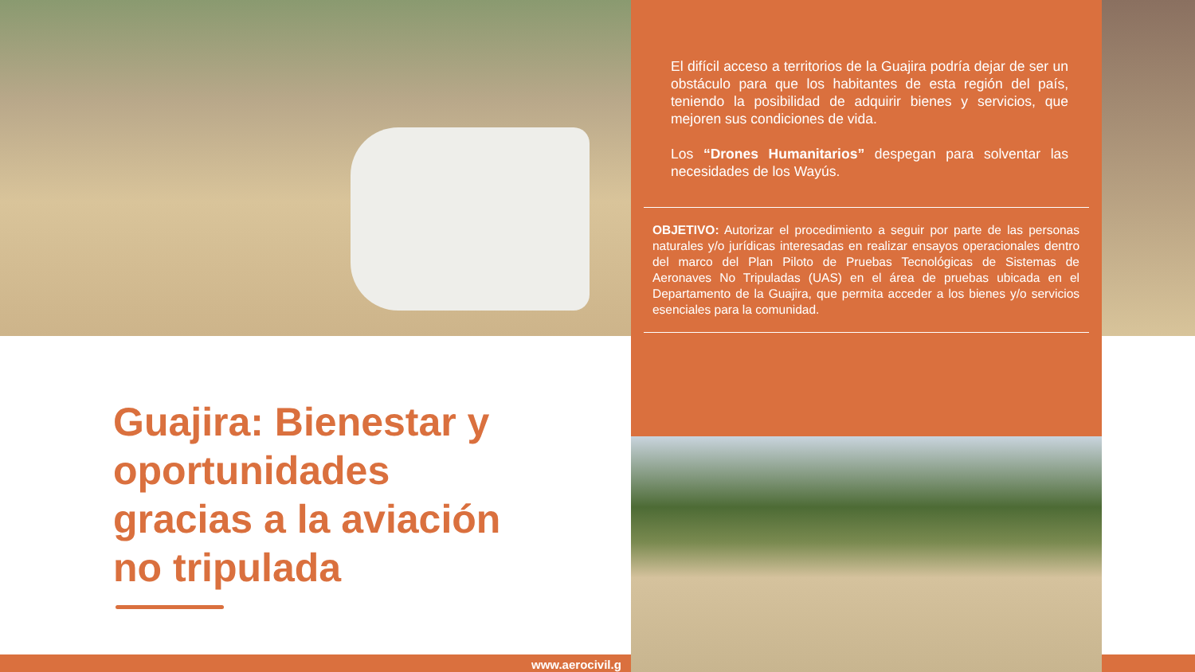El difícil acceso a territorios de la Guajira podría dejar de ser un obstáculo para que los habitantes de esta región del país, teniendo la posibilidad de adquirir bienes y servicios, que mejoren sus condiciones de vida.
Los “Drones Humanitarios” despegan para solventar las necesidades de los Wayús.
OBJETIVO: Autorizar el procedimiento a seguir por parte de las personas naturales y/o jurídicas interesadas en realizar ensayos operacionales dentro del marco del Plan Piloto de Pruebas Tecnológicas de Sistemas de Aeronaves No Tripuladas (UAS) en el área de pruebas ubicada en el Departamento de la Guajira, que permita acceder a los bienes y/o servicios esenciales para la comunidad.
Guajira: Bienestar y oportunidades gracias a la aviación no tripulada
www.aerocivil.g